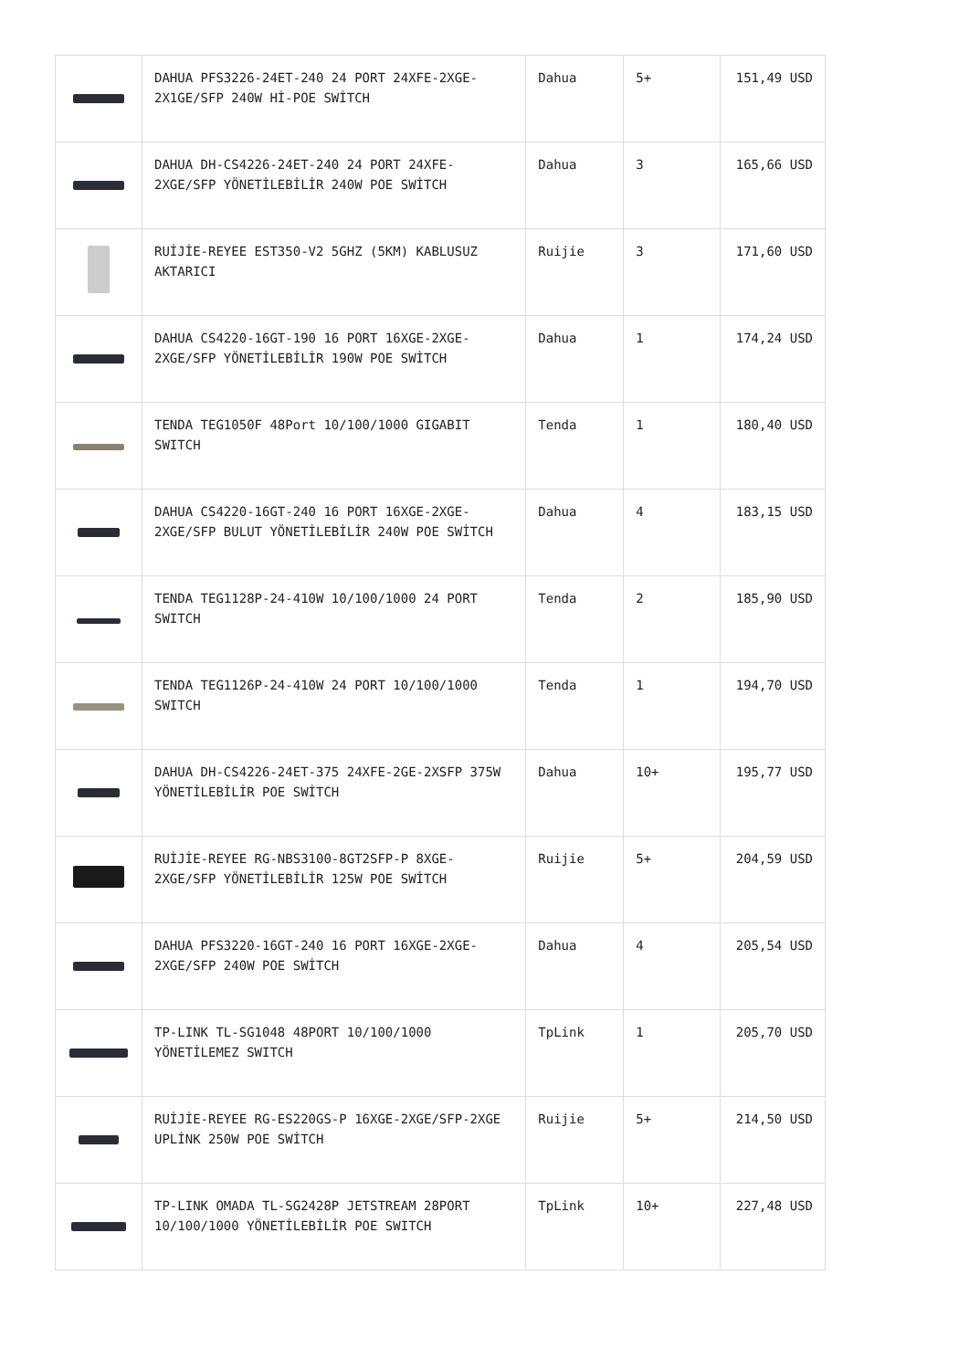| | DAHUA PFS3226-24ET-240 24 PORT 24XFE-2XGE-2X1GE/SFP 240W Hİ-POE SWİTCH | Dahua | 5+ | 151,49 USD |
| | DAHUA DH-CS4226-24ET-240 24 PORT 24XFE-2XGE/SFP YÖNETİLEBİLİR 240W POE SWİTCH | Dahua | 3 | 165,66 USD |
| | RUİJİE-REYEE EST350-V2 5GHZ (5KM) KABLUSUZ AKTARICI | Ruijie | 3 | 171,60 USD |
| | DAHUA CS4220-16GT-190 16 PORT 16XGE-2XGE-2XGE/SFP YÖNETİLEBİLİR 190W POE SWİTCH | Dahua | 1 | 174,24 USD |
| | TENDA TEG1050F 48Port 10/100/1000 GIGABIT SWITCH | Tenda | 1 | 180,40 USD |
| | DAHUA CS4220-16GT-240 16 PORT 16XGE-2XGE-2XGE/SFP BULUT YÖNETİLEBİLİR 240W POE SWİTCH | Dahua | 4 | 183,15 USD |
| | TENDA TEG1128P-24-410W 10/100/1000 24 PORT SWITCH | Tenda | 2 | 185,90 USD |
| | TENDA TEG1126P-24-410W 24 PORT 10/100/1000 SWITCH | Tenda | 1 | 194,70 USD |
| | DAHUA DH-CS4226-24ET-375 24XFE-2GE-2XSFP 375W YÖNETİLEBİLİR POE SWİTCH | Dahua | 10+ | 195,77 USD |
| | RUİJİE-REYEE RG-NBS3100-8GT2SFP-P 8XGE-2XGE/SFP YÖNETİLEBİLİR 125W POE SWİTCH | Ruijie | 5+ | 204,59 USD |
| | DAHUA PFS3220-16GT-240 16 PORT 16XGE-2XGE-2XGE/SFP 240W POE SWİTCH | Dahua | 4 | 205,54 USD |
| | TP-LINK TL-SG1048 48PORT 10/100/1000 YÖNETİLEMEZ SWITCH | TpLink | 1 | 205,70 USD |
| | RUİJİE-REYEE RG-ES220GS-P 16XGE-2XGE/SFP-2XGE UPLİNK 250W POE SWİTCH | Ruijie | 5+ | 214,50 USD |
| | TP-LINK OMADA TL-SG2428P JETSTREAM 28PORT 10/100/1000 YÖNETİLEBİLİR POE SWITCH | TpLink | 10+ | 227,48 USD |